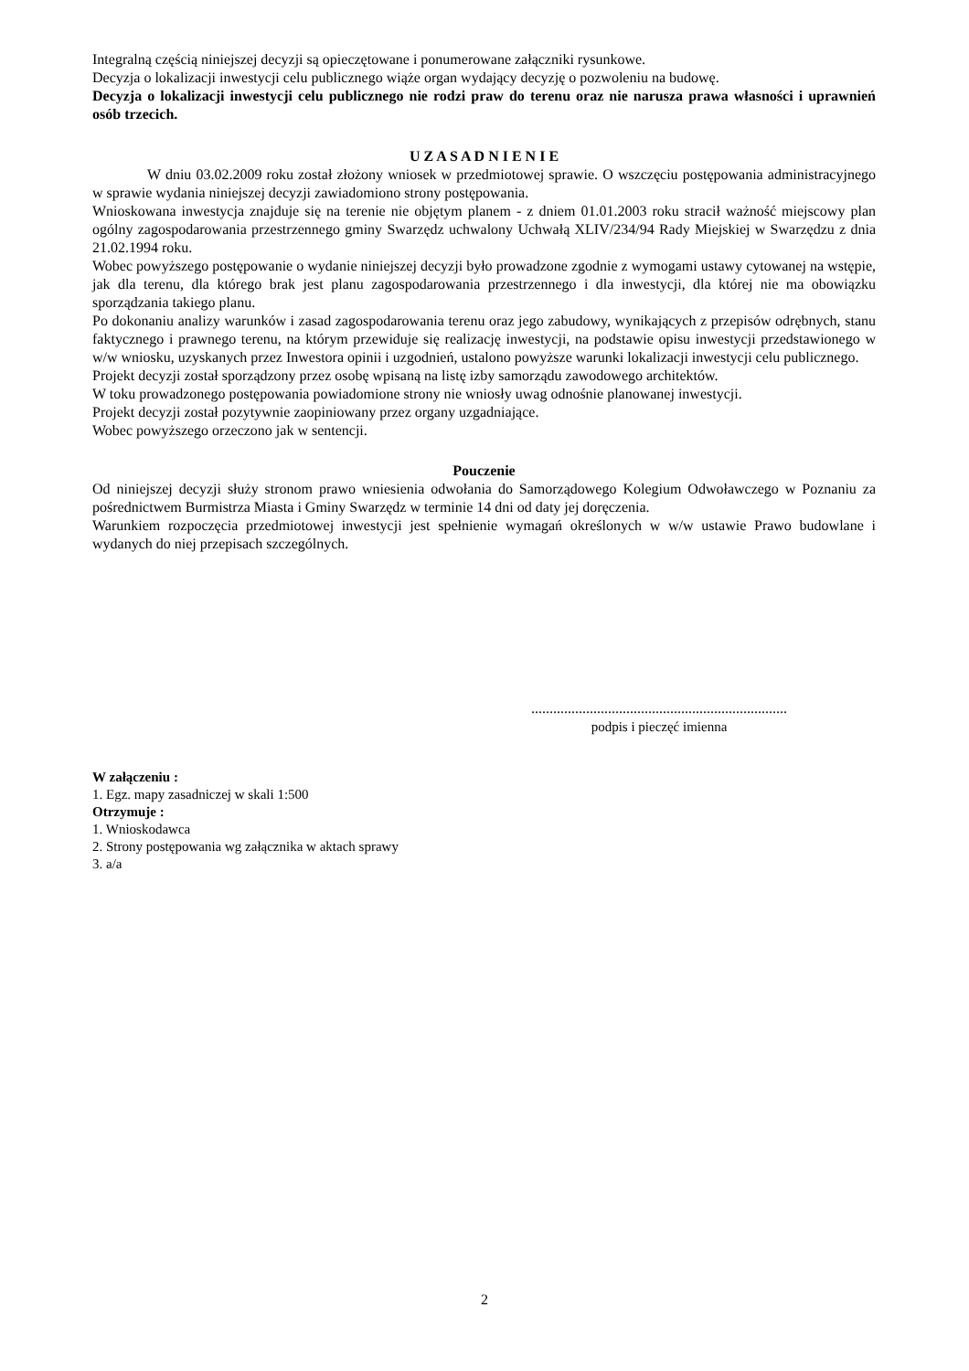Integralną częścią niniejszej decyzji są opieczętowane i ponumerowane załączniki rysunkowe.
Decyzja o lokalizacji inwestycji celu publicznego wiąże organ wydający decyzję o pozwoleniu na budowę.
Decyzja o lokalizacji inwestycji celu publicznego nie rodzi praw do terenu oraz nie narusza prawa własności i uprawnień osób trzecich.
U Z A S A D N I E N I E
W dniu 03.02.2009 roku został złożony wniosek w przedmiotowej sprawie. O wszczęciu postępowania administracyjnego w sprawie wydania niniejszej decyzji zawiadomiono strony postępowania.
Wnioskowana inwestycja znajduje się na terenie nie objętym planem - z dniem 01.01.2003 roku stracił ważność miejscowy plan ogólny zagospodarowania przestrzennego gminy Swarzędz uchwalony Uchwałą XLIV/234/94 Rady Miejskiej w Swarzędzu z dnia 21.02.1994 roku.
Wobec powyższego postępowanie o wydanie niniejszej decyzji było prowadzone zgodnie z wymogami ustawy cytowanej na wstępie, jak dla terenu, dla którego brak jest planu zagospodarowania przestrzennego i dla inwestycji, dla której nie ma obowiązku sporządzania takiego planu.
Po dokonaniu analizy warunków i zasad zagospodarowania terenu oraz jego zabudowy, wynikających z przepisów odrębnych, stanu faktycznego i prawnego terenu, na którym przewiduje się realizację inwestycji, na podstawie opisu inwestycji przedstawionego w w/w wniosku, uzyskanych przez Inwestora opinii i uzgodnień, ustalono powyższe warunki lokalizacji inwestycji celu publicznego.
Projekt decyzji został sporządzony przez osobę wpisaną na listę izby samorządu zawodowego architektów.
W toku prowadzonego postępowania powiadomione strony nie wniosły uwag odnośnie planowanej inwestycji.
Projekt decyzji został pozytywnie zaopiniowany przez organy uzgadniające.
Wobec powyższego orzeczono jak w sentencji.
Pouczenie
Od niniejszej decyzji służy stronom prawo wniesienia odwołania do Samorządowego Kolegium Odwoławczego w Poznaniu za pośrednictwem Burmistrza Miasta i Gminy Swarzędz w terminie 14 dni od daty jej doręczenia.
Warunkiem rozpoczęcia przedmiotowej inwestycji jest spełnienie wymagań określonych w w/w ustawie Prawo budowlane i wydanych do niej przepisach szczególnych.
......................................................................
podpis i pieczęć imienna
W załączeniu :
1. Egz. mapy zasadniczej w skali 1:500
Otrzymuje :
1. Wnioskodawca
2. Strony postępowania wg załącznika w aktach sprawy
3. a/a
2